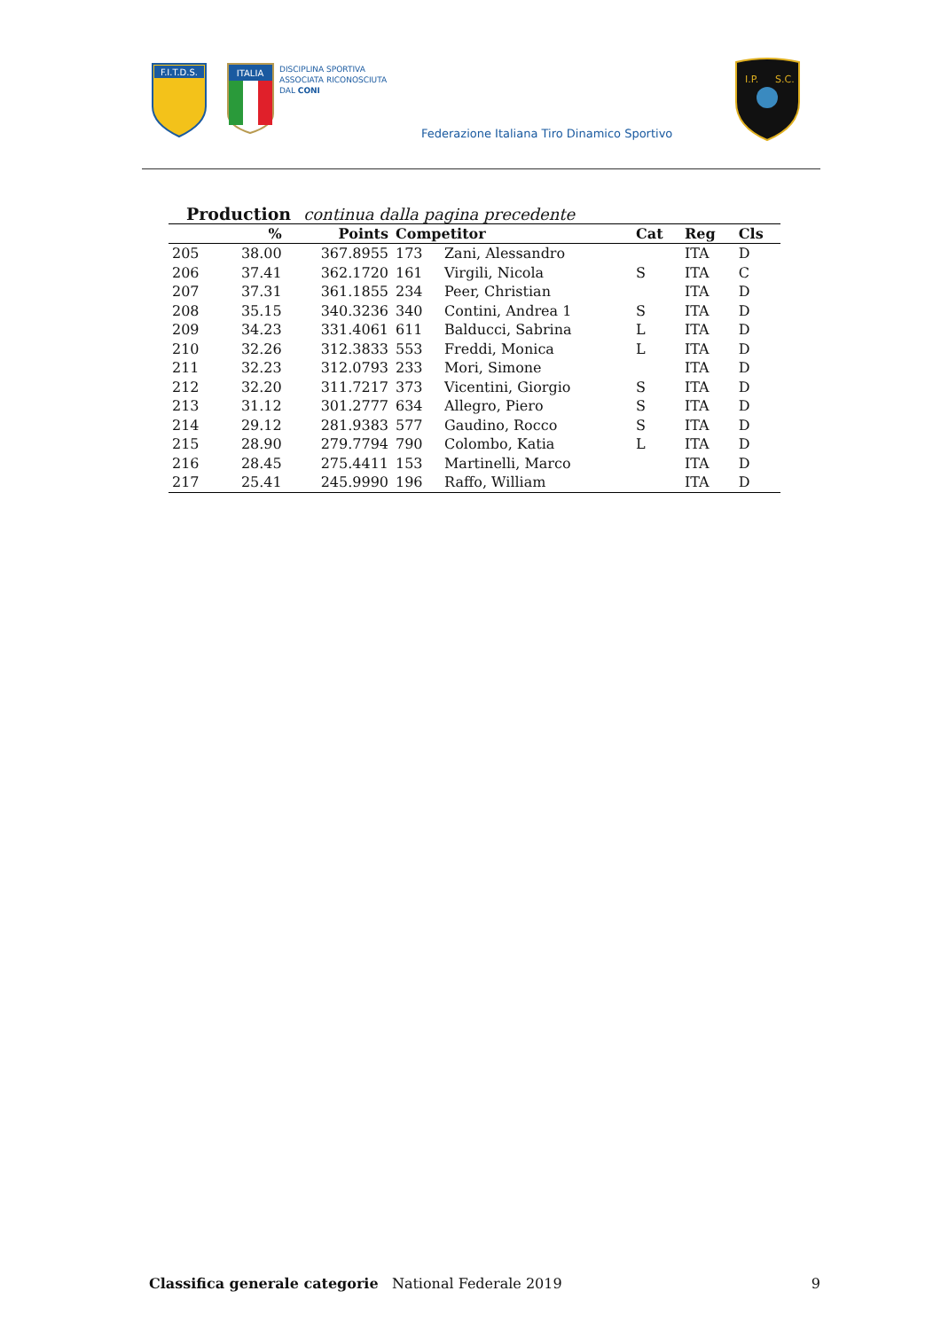F.I.T.D.S.
ITALIA
DISCIPLINA SPORTIVA
ASSOCIATA RICONOSCIUTA
DAL CONI
Federazione Italiana Tiro Dinamico Sportivo
I.P.
S.C.
Production continua dalla pagina precedente
| | % | Points | Competitor | | Cat | Reg | Cls |
| --- | --- | --- | --- | --- | --- | --- | --- |
| 205 | 38.00 | 367.8955 | 173 | Zani, Alessandro | | ITA | D |
| 206 | 37.41 | 362.1720 | 161 | Virgili, Nicola | S | ITA | C |
| 207 | 37.31 | 361.1855 | 234 | Peer, Christian | | ITA | D |
| 208 | 35.15 | 340.3236 | 340 | Contini, Andrea 1 | S | ITA | D |
| 209 | 34.23 | 331.4061 | 611 | Balducci, Sabrina | L | ITA | D |
| 210 | 32.26 | 312.3833 | 553 | Freddi, Monica | L | ITA | D |
| 211 | 32.23 | 312.0793 | 233 | Mori, Simone | | ITA | D |
| 212 | 32.20 | 311.7217 | 373 | Vicentini, Giorgio | S | ITA | D |
| 213 | 31.12 | 301.2777 | 634 | Allegro, Piero | S | ITA | D |
| 214 | 29.12 | 281.9383 | 577 | Gaudino, Rocco | S | ITA | D |
| 215 | 28.90 | 279.7794 | 790 | Colombo, Katia | L | ITA | D |
| 216 | 28.45 | 275.4411 | 153 | Martinelli, Marco | | ITA | D |
| 217 | 25.41 | 245.9990 | 196 | Raffo, William | | ITA | D |
Classifica generale categorie National Federale 2019 9